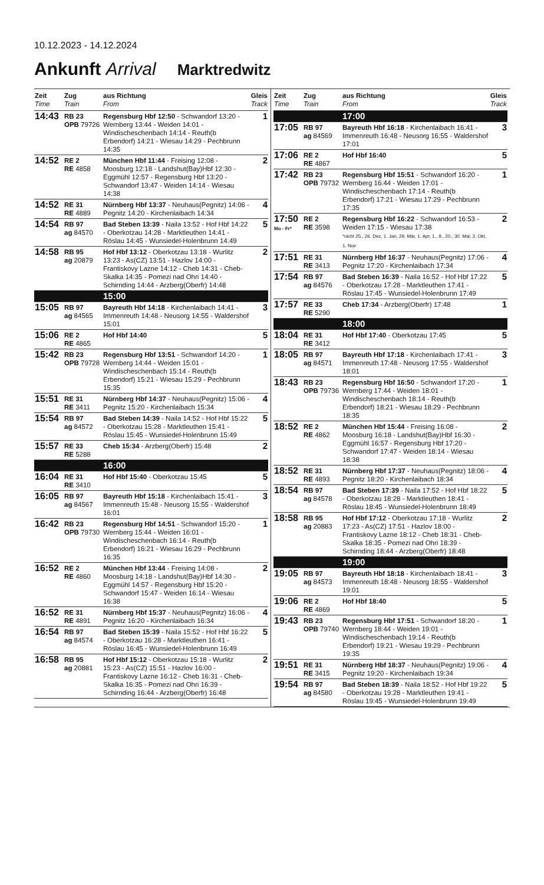10.12.2023 - 14.12.2024
Ankunft Arrival Marktredwitz
| Zeit Time | Zug Train | aus Richtung From | Gleis Track |
| --- | --- | --- | --- |
| 14:43 | RB 23 OPB 79726 | Regensburg Hbf 12:50 - Schwandorf 13:20 - Wernberg 13:44 - Weiden 14:01 - Windischeschenbach 14:14 - Reuth(b Erbendorf) 14:21 - Wiesau 14:29 - Pechbrunn 14:35 | 1 |
| 14:52 | RE 2 RE 4858 | München Hbf 11:44 - Freising 12:08 - Moosburg 12:18 - Landshut(Bay)Hbf 12:30 - Eggmühl 12:57 - Regensburg Hbf 13:20 - Schwandorf 13:47 - Weiden 14:14 - Wiesau 14:38 | 2 |
| 14:52 | RE 31 RE 4889 | Nürnberg Hbf 13:37 - Neuhaus(Pegnitz) 14:06 - Pegnitz 14:20 - Kirchenlaibach 14:34 | 4 |
| 14:54 | RB 97 ag 84570 | Bad Steben 13:39 - Naila 13:52 - Hof Hbf 14:22 - Oberkotzau 14:28 - Marktleuthen 14:41 - Röslau 14:45 - Wunsiedel-Holenbrunn 14:49 | 5 |
| 14:58 | RB 95 ag 20879 | Hof Hbf 13:12 - Oberkotzau 13:18 - Wurlitz 13:23 - As(CZ) 13:51 - Hazlov 14:00 - Frantiskovy Lazne 14:12 - Cheb 14:31 - Cheb-Skalka 14:35 - Pomezi nad Ohri 14:40 - Schirnding 14:44 - Arzberg(Oberfr) 14:48 | 2 |
| | | 15:00 | |
| 15:05 | RB 97 ag 84565 | Bayreuth Hbf 14:18 - Kirchenlaibach 14:41 - Immenreuth 14:48 - Neusorg 14:55 - Waldershof 15:01 | 3 |
| 15:06 | RE 2 RE 4865 | Hof Hbf 14:40 | 5 |
| 15:42 | RB 23 OPB 79728 | Regensburg Hbf 13:51 - Schwandorf 14:20 - Wernberg 14:44 - Weiden 15:01 - Windischeschenbach 15:14 - Reuth(b Erbendorf) 15:21 - Wiesau 15:29 - Pechbrunn 15:35 | 1 |
| 15:51 | RE 31 RE 3411 | Nürnberg Hbf 14:37 - Neuhaus(Pegnitz) 15:06 - Pegnitz 15:20 - Kirchenlaibach 15:34 | 4 |
| 15:54 | RB 97 ag 84572 | Bad Steben 14:39 - Naila 14:52 - Hof Hbf 15:22 - Oberkotzau 15:28 - Marktleuthen 15:41 - Röslau 15:45 - Wunsiedel-Holenbrunn 15:49 | 5 |
| 15:57 | RE 33 RE 5288 | Cheb 15:34 - Arzberg(Oberfr) 15:48 | 2 |
| | | 16:00 | |
| 16:04 | RE 31 RE 3410 | Hof Hbf 15:40 - Oberkotzau 15:45 | 5 |
| 16:05 | RB 97 ag 84567 | Bayreuth Hbf 15:18 - Kirchenlaibach 15:41 - Immenreuth 15:48 - Neusorg 15:55 - Waldershof 16:01 | 3 |
| 16:42 | RB 23 OPB 79730 | Regensburg Hbf 14:51 - Schwandorf 15:20 - Wernberg 15:44 - Weiden 16:01 - Windischeschenbach 16:14 - Reuth(b Erbendorf) 16:21 - Wiesau 16:29 - Pechbrunn 16:35 | 1 |
| 16:52 | RE 2 RE 4860 | München Hbf 13:44 - Freising 14:08 - Moosburg 14:18 - Landshut(Bay)Hbf 14:30 - Eggmühl 14:57 - Regensburg Hbf 15:20 - Schwandorf 15:47 - Weiden 16:14 - Wiesau 16:38 | 2 |
| 16:52 | RE 31 RE 4891 | Nürnberg Hbf 15:37 - Neuhaus(Pegnitz) 16:06 - Pegnitz 16:20 - Kirchenlaibach 16:34 | 4 |
| 16:54 | RB 97 ag 84574 | Bad Steben 15:39 - Naila 15:52 - Hof Hbf 16:22 - Oberkotzau 16:28 - Marktleuthen 16:41 - Röslau 16:45 - Wunsiedel-Holenbrunn 16:49 | 5 |
| 16:58 | RB 95 ag 20881 | Hof Hbf 15:12 - Oberkotzau 15:18 - Wurlitz 15:23 - As(CZ) 15:51 - Hazlov 16:00 - Frantiskovy Lazne 16:12 - Cheb 16:31 - Cheb-Skalka 16:35 - Pomezi nad Ohri 16:39 - Schirnding 16:44 - Arzberg(Oberfr) 16:48 | 2 |
| Zeit Time | Zug Train | aus Richtung From | Gleis Track |
| --- | --- | --- | --- |
| | | 17:00 | |
| 17:05 | RB 97 ag 84569 | Bayreuth Hbf 16:18 - Kirchenlaibach 16:41 - Immenreuth 16:48 - Neusorg 16:55 - Waldershof 17:01 | 3 |
| 17:06 | RE 2 RE 4867 | Hof Hbf 16:40 | 5 |
| 17:42 | RB 23 OPB 79732 | Regensburg Hbf 15:51 - Schwandorf 16:20 - Wernberg 16:44 - Weiden 17:01 - Windischeschenbach 17:14 - Reuth(b Erbendorf) 17:21 - Wiesau 17:29 - Pechbrunn 17:35 | 1 |
| 17:50 Mo - Fr* | RE 2 RE 3598 | Regensburg Hbf 16:22 - Schwandorf 16:53 - Weiden 17:15 - Wiesau 17:38 *nicht 25., 26. Dez, 1. Jan, 29. Mär, 1. Apr, 1., 9., 20., 30. Mai, 3. Okt, 1. Nov | 2 |
| 17:51 | RE 31 RE 3413 | Nürnberg Hbf 16:37 - Neuhaus(Pegnitz) 17:06 - Pegnitz 17:20 - Kirchenlaibach 17:34 | 4 |
| 17:54 | RB 97 ag 84576 | Bad Steben 16:39 - Naila 16:52 - Hof Hbf 17:22 - Oberkotzau 17:28 - Marktleuthen 17:41 - Röslau 17:45 - Wunsiedel-Holenbrunn 17:49 | 5 |
| 17:57 | RE 33 RE 5290 | Cheb 17:34 - Arzberg(Oberfr) 17:48 | 1 |
| | | 18:00 | |
| 18:04 | RE 31 RE 3412 | Hof Hbf 17:40 - Oberkotzau 17:45 | 5 |
| 18:05 | RB 97 ag 84571 | Bayreuth Hbf 17:18 - Kirchenlaibach 17:41 - Immenreuth 17:48 - Neusorg 17:55 - Waldershof 18:01 | 3 |
| 18:43 | RB 23 OPB 79736 | Regensburg Hbf 16:50 - Schwandorf 17:20 - Wernberg 17:44 - Weiden 18:01 - Windischeschenbach 18:14 - Reuth(b Erbendorf) 18:21 - Wiesau 18:29 - Pechbrunn 18:35 | 1 |
| 18:52 | RE 2 RE 4862 | München Hbf 15:44 - Freising 16:08 - Moosburg 16:18 - Landshut(Bay)Hbf 16:30 - Eggmühl 16:57 - Regensburg Hbf 17:20 - Schwandorf 17:47 - Weiden 18:14 - Wiesau 18:38 | 2 |
| 18:52 | RE 31 RE 4893 | Nürnberg Hbf 17:37 - Neuhaus(Pegnitz) 18:06 - Pegnitz 18:20 - Kirchenlaibach 18:34 | 4 |
| 18:54 | RB 97 ag 84578 | Bad Steben 17:39 - Naila 17:52 - Hof Hbf 18:22 - Oberkotzau 18:28 - Marktleuthen 18:41 - Röslau 18:45 - Wunsiedel-Holenbrunn 18:49 | 5 |
| 18:58 | RB 95 ag 20883 | Hof Hbf 17:12 - Oberkotzau 17:18 - Wurlitz 17:23 - As(CZ) 17:51 - Hazlov 18:00 - Frantiskovy Lazne 18:12 - Cheb 18:31 - Cheb-Skalka 18:35 - Pomezi nad Ohri 18:39 - Schirnding 18:44 - Arzberg(Oberfr) 18:48 | 2 |
| | | 19:00 | |
| 19:05 | RB 97 ag 84573 | Bayreuth Hbf 18:18 - Kirchenlaibach 18:41 - Immenreuth 18:48 - Neusorg 18:55 - Waldershof 19:01 | 3 |
| 19:06 | RE 2 RE 4869 | Hof Hbf 18:40 | 5 |
| 19:43 | RB 23 OPB 79740 | Regensburg Hbf 17:51 - Schwandorf 18:20 - Wernberg 18:44 - Weiden 19:01 - Windischeschenbach 19:14 - Reuth(b Erbendorf) 19:21 - Wiesau 19:29 - Pechbrunn 19:35 | 1 |
| 19:51 | RE 31 RE 3415 | Nürnberg Hbf 18:37 - Neuhaus(Pegnitz) 19:06 - Pegnitz 19:20 - Kirchenlaibach 19:34 | 4 |
| 19:54 | RB 97 ag 84580 | Bad Steben 18:39 - Naila 18:52 - Hof Hbf 19:22 - Oberkotzau 19:28 - Marktleuthen 19:41 - Röslau 19:45 - Wunsiedel-Holenbrunn 19:49 | 5 |